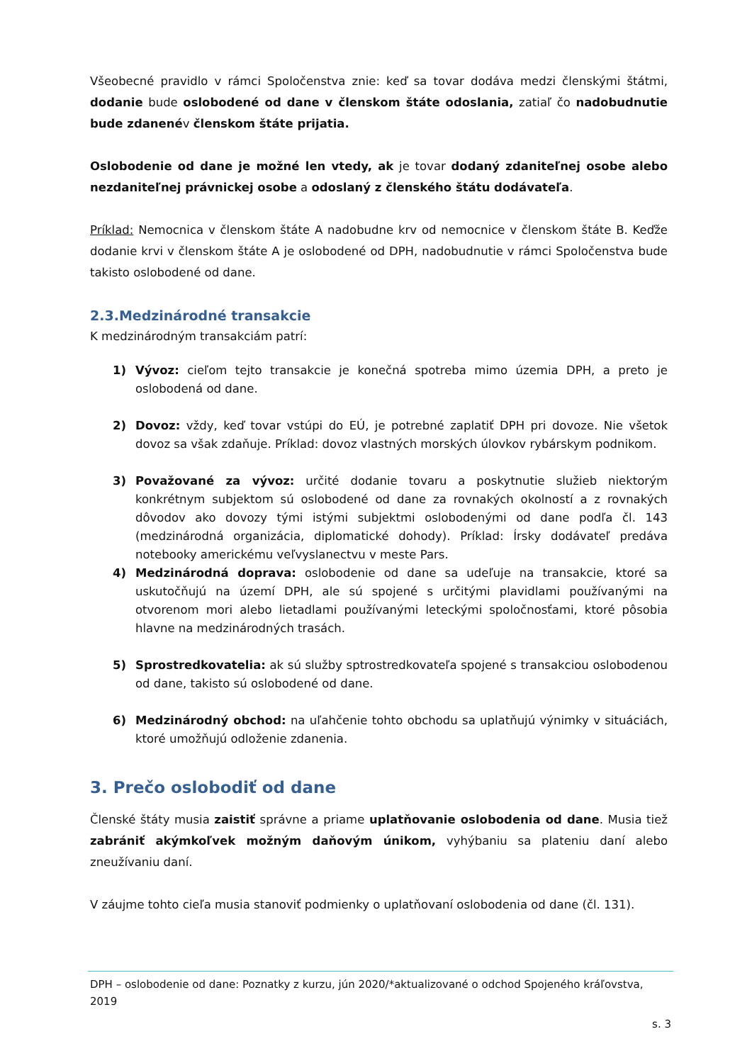Všeobecné pravidlo v rámci Spoločenstva znie: keď sa tovar dodáva medzi členskými štátmi, dodanie bude oslobodené od dane v členskom štáte odoslania, zatiaľ čo nadobudnutie bude zdanenév členskom štáte prijatia.
Oslobodenie od dane je možné len vtedy, ak je tovar dodaný zdaniteľnej osobe alebo nezdaniteľnej právnickej osobe a odoslaný z členského štátu dodávateľa.
Príklad: Nemocnica v členskom štáte A nadobudne krv od nemocnice v členskom štáte B. Keďže dodanie krvi v členskom štáte A je oslobodené od DPH, nadobudnutie v rámci Spoločenstva bude takisto oslobodené od dane.
2.3.Medzinárodné transakcie
K medzinárodným transakciám patrí:
1) Vývoz: cieľom tejto transakcie je konečná spotreba mimo územia DPH, a preto je oslobodená od dane.
2) Dovoz: vždy, keď tovar vstúpi do EÚ, je potrebné zaplatiť DPH pri dovoze. Nie všetok dovoz sa však zdaňuje. Príklad: dovoz vlastných morských úlovkov rybárskym podnikom.
3) Považované za vývoz: určité dodanie tovaru a poskytnutie služieb niektorým konkrétnym subjektom sú oslobodené od dane za rovnakých okolností a z rovnakých dôvodov ako dovozy tými istými subjektmi oslobodenými od dane podľa čl. 143 (medzinárodná organizácia, diplomatické dohody). Príklad: Írsky dodávateľ predáva notebooky americkému veľvyslanectvu v meste Pars.
4) Medzinárodná doprava: oslobodenie od dane sa udeľuje na transakcie, ktoré sa uskutočňujú na území DPH, ale sú spojené s určitými plavidlami používanými na otvorenom mori alebo lietadlami používanými leteckými spoločnosťami, ktoré pôsobia hlavne na medzinárodných trasách.
5) Sprostredkovatelia: ak sú služby sptrostredkovateľa spojené s transakciou oslobodenou od dane, takisto sú oslobodené od dane.
6) Medzinárodný obchod: na uľahčenie tohto obchodu sa uplatňujú výnimky v situáciách, ktoré umožňujú odloženie zdanenia.
3. Prečo oslobodiť od dane
Členské štáty musia zaistiť správne a priame uplatňovanie oslobodenia od dane. Musia tiež zabrániť akýmkoľvek možným daňovým únikom, vyhýbaniu sa plateniu daní alebo zneužívaniu daní.
V záujme tohto cieľa musia stanoviť podmienky o uplatňovaní oslobodenia od dane (čl. 131).
DPH – oslobodenie od dane: Poznatky z kurzu, jún 2020/*aktualizované o odchod Spojeného kráľovstva, 2019
s. 3